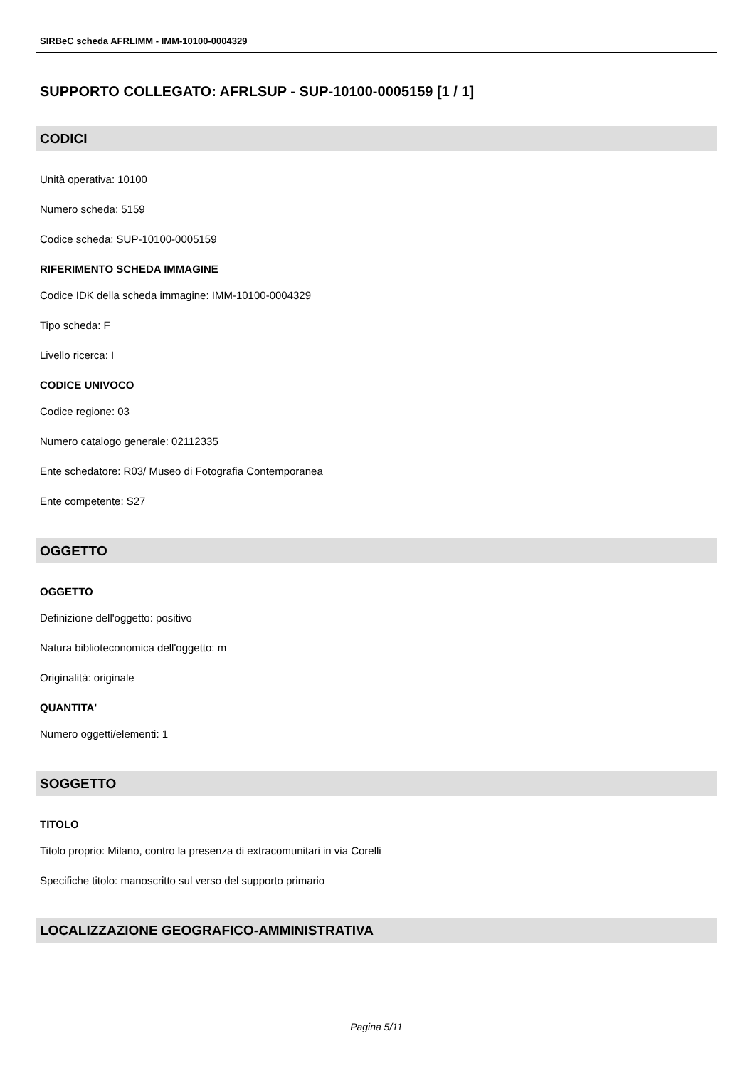SIRBeC scheda AFRLIMM - IMM-10100-0004329
SUPPORTO COLLEGATO: AFRLSUP - SUP-10100-0005159 [1 / 1]
CODICI
Unità operativa: 10100
Numero scheda: 5159
Codice scheda: SUP-10100-0005159
RIFERIMENTO SCHEDA IMMAGINE
Codice IDK della scheda immagine: IMM-10100-0004329
Tipo scheda: F
Livello ricerca: I
CODICE UNIVOCO
Codice regione: 03
Numero catalogo generale: 02112335
Ente schedatore: R03/ Museo di Fotografia Contemporanea
Ente competente: S27
OGGETTO
OGGETTO
Definizione dell'oggetto: positivo
Natura biblioteconomica dell'oggetto: m
Originalità: originale
QUANTITA'
Numero oggetti/elementi: 1
SOGGETTO
TITOLO
Titolo proprio: Milano, contro la presenza di extracomunitari in via Corelli
Specifiche titolo: manoscritto sul verso del supporto primario
LOCALIZZAZIONE GEOGRAFICO-AMMINISTRATIVA
Pagina 5/11